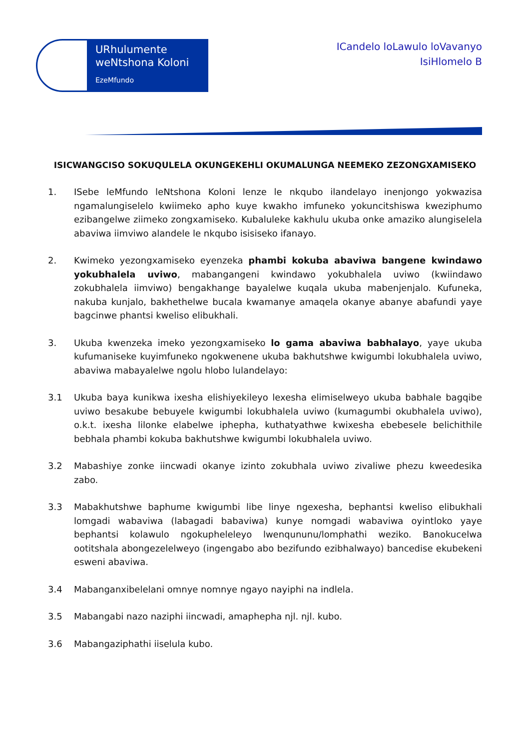URhulumente weNtshona Koloni
EzeMfundo
ICandelo loLawulo loVavanyo
IsiHlomelo B
ISICWANGCISO SOKUQULELA OKUNGEKEHLI OKUMALUNGA NEEMEKO ZEZONGXAMISEKO
1. ISebe leMfundo leNtshona Koloni lenze le nkqubo ilandelayo inenjongo yokwazisa ngamalungiselelo kwiimeko apho kuye kwakho imfuneko yokuncitshiswa kweziphumo ezibangelwe ziimeko zongxamiseko. Kubaluleke kakhulu ukuba onke amaziko alungiselela abaviwa iimviwo alandele le nkqubo isisiseko ifanayo.
2. Kwimeko yezongxamiseko eyenzeka phambi kokuba abaviwa bangene kwindawo yokubhalela uviwo, mabangangeni kwindawo yokubhalela uviwo (kwiindawo zokubhalela iimviwo) bengakhange bayalelwe kuqala ukuba mabenjenjalo. Kufuneka, nakuba kunjalo, bakhethelwe bucala kwamanye amaqela okanye abanye abafundi yaye bagcinwe phantsi kweliso elibukhali.
3. Ukuba kwenzeka imeko yezongxamiseko lo gama abaviwa babhalayo, yaye ukuba kufumaniseke kuyimfuneko ngokwenene ukuba bakhutshwe kwigumbi lokubhalela uviwo, abaviwa mabayalelwe ngolu hlobo lulandelayo:
3.1 Ukuba baya kunikwa ixesha elishiyekileyo lexesha elimiselweyo ukuba babhale bagqibe uviwo besakube bebuyele kwigumbi lokubhalela uviwo (kumagumbi okubhalela uviwo), o.k.t. ixesha lilonke elabelwe iphepha, kuthatyathwe kwixesha ebebesele belichithile bebhala phambi kokuba bakhutshwe kwigumbi lokubhalela uviwo.
3.2 Mabashiye zonke iincwadi okanye izinto zokubhala uviwo zivaliwe phezu kweedesika zabo.
3.3 Mabakhutshwe baphume kwigumbi libe linye ngexesha, bephantsi kweliso elibukhali lomgadi wabaviwa (labagadi babaviwa) kunye nomgadi wabaviwa oyintloko yaye bephantsi kolawulo ngokupheleleyo lwenqununu/lomphathi weziko. Banokucelwa ootitshala abongezelelweyo (ingengabo abo bezifundo ezibhalwayo) bancedise ekubekeni esweni abaviwa.
3.4 Mabanganxibelelani omnye nomnye ngayo nayiphi na indlela.
3.5 Mabangabi nazo naziphi iincwadi, amaphepha njl. njl. kubo.
3.6 Mabangaziphathi iiselula kubo.